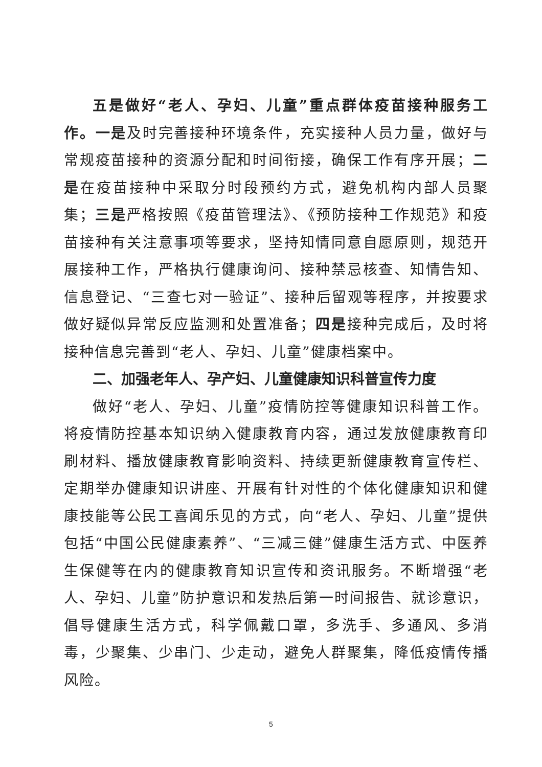五是做好“老人、孕妇、儿童”重点群体疫苗接种服务工作。一是及时完善接种环境条件，充实接种人员力量，做好与常规疫苗接种的资源分配和时间衔接，确保工作有序开展；二是在疫苗接种中采取分时段预约方式，避免机构内部人员聚集；三是严格按照《疫苗管理法》、《预防接种工作规范》和疫苗接种有关注意事项等要求，坚持知情同意自愿原则，规范开展接种工作，严格执行健康询问、接种禁忌核查、知情告知、信息登记、“三查七对一验证”、接种后留观等程序，并按要求做好疑似异常反应监测和处置准备；四是接种完成后，及时将接种信息完善到“老人、孕妇、儿童”健康档案中。
二、加强老年人、孕产妇、儿童健康知识科普宣传力度
做好“老人、孕妇、儿童”疫情防控等健康知识科普工作。将疫情防控基本知识纳入健康教育内容，通过发放健康教育印刷材料、播放健康教育影响资料、持续更新健康教育宣传栏、定期举办健康知识讲座、开展有针对性的个体化健康知识和健康技能等公民工喜闻乐见的方式，向“老人、孕妇、儿童”提供包括“中国公民健康素养”、“三减三健”健康生活方式、中医养生保健等在内的健康教育知识宣传和资讯服务。不断增强“老人、孕妇、儿童”防护意识和发热后第一时间报告、就诊意识，倡导健康生活方式，科学佩戴口罩，多洗手、多通风、多消毒，少聚集、少串门、少走动，避免人群聚集，降低疫情传播风险。
5